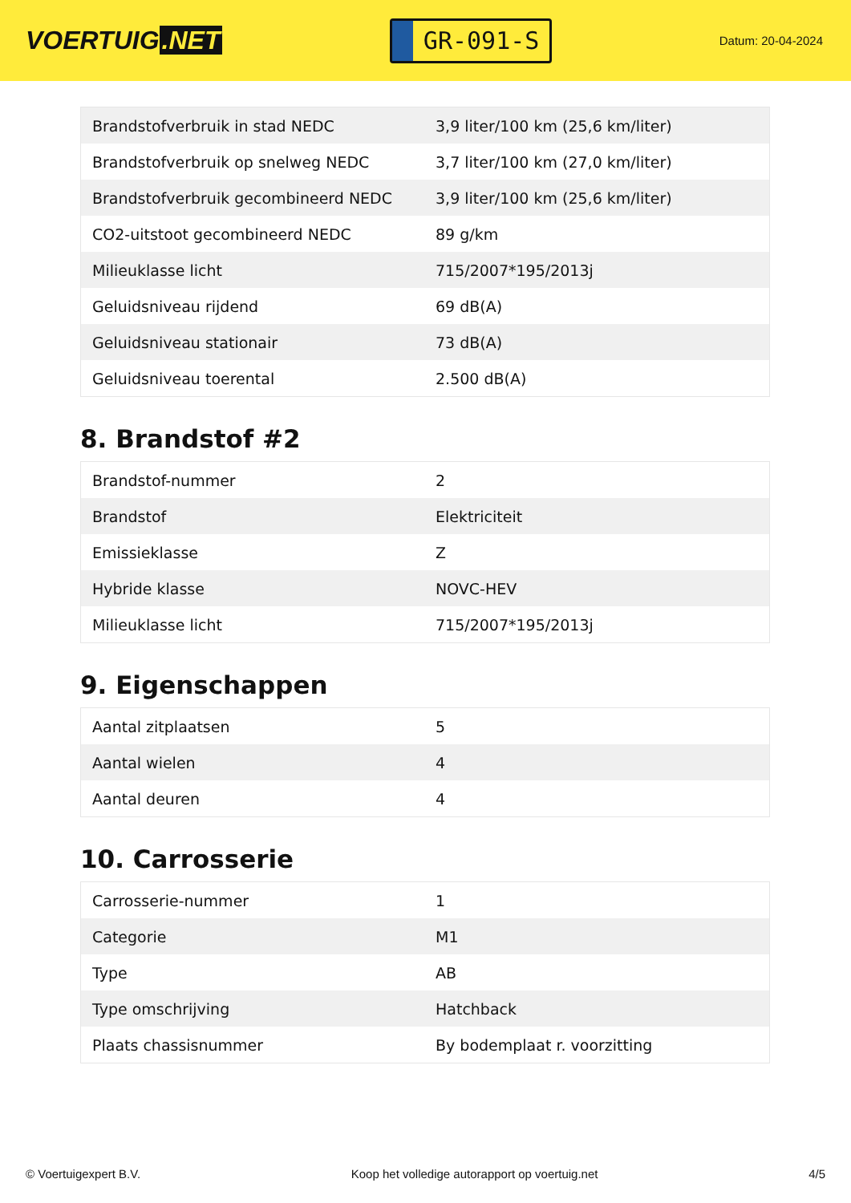VOERTUIG.NET
GR-091-S
Datum: 20-04-2024
| Brandstofverbruik in stad NEDC | 3,9 liter/100 km (25,6 km/liter) |
| Brandstofverbruik op snelweg NEDC | 3,7 liter/100 km (27,0 km/liter) |
| Brandstofverbruik gecombineerd NEDC | 3,9 liter/100 km (25,6 km/liter) |
| CO2-uitstoot gecombineerd NEDC | 89 g/km |
| Milieuklasse licht | 715/2007*195/2013j |
| Geluidsniveau rijdend | 69 dB(A) |
| Geluidsniveau stationair | 73 dB(A) |
| Geluidsniveau toerental | 2.500 dB(A) |
8. Brandstof #2
| Brandstof-nummer | 2 |
| Brandstof | Elektriciteit |
| Emissieklasse | Z |
| Hybride klasse | NOVC-HEV |
| Milieuklasse licht | 715/2007*195/2013j |
9. Eigenschappen
| Aantal zitplaatsen | 5 |
| Aantal wielen | 4 |
| Aantal deuren | 4 |
10. Carrosserie
| Carrosserie-nummer | 1 |
| Categorie | M1 |
| Type | AB |
| Type omschrijving | Hatchback |
| Plaats chassisnummer | By bodemplaat r. voorzitting |
© Voertuigexpert B.V. Koop het volledige autorapport op voertuig.net 4/5